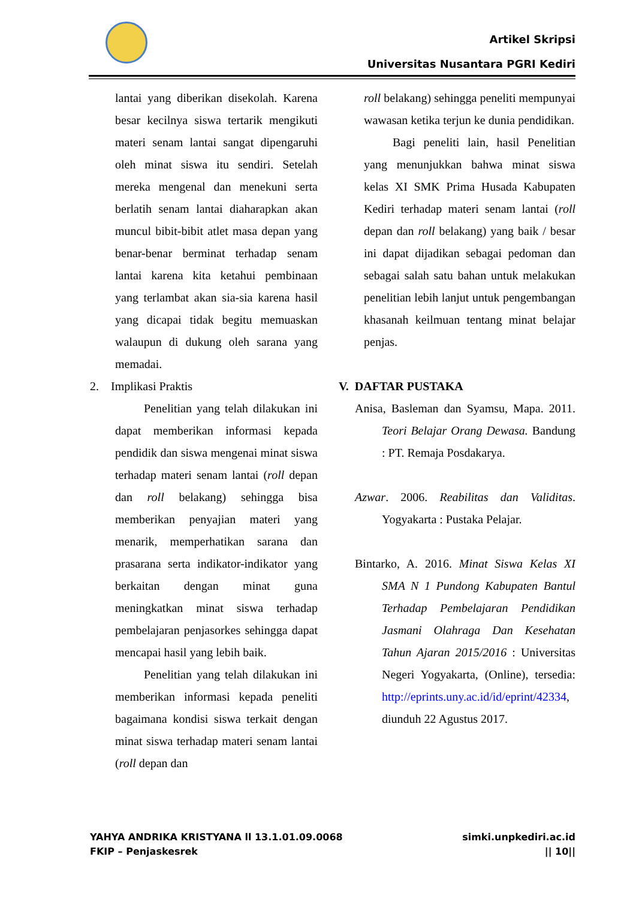Artikel Skripsi
Universitas Nusantara PGRI Kediri
lantai yang diberikan disekolah. Karena besar kecilnya siswa tertarik mengikuti materi senam lantai sangat dipengaruhi oleh minat siswa itu sendiri. Setelah mereka mengenal dan menekuni serta berlatih senam lantai diaharapkan akan muncul bibit-bibit atlet masa depan yang benar-benar berminat terhadap senam lantai karena kita ketahui pembinaan yang terlambat akan sia-sia karena hasil yang dicapai tidak begitu memuaskan walaupun di dukung oleh sarana yang memadai.
2. Implikasi Praktis
Penelitian yang telah dilakukan ini dapat memberikan informasi kepada pendidik dan siswa mengenai minat siswa terhadap materi senam lantai (roll depan dan roll belakang) sehingga bisa memberikan penyajian materi yang menarik, memperhatikan sarana dan prasarana serta indikator-indikator yang berkaitan dengan minat guna meningkatkan minat siswa terhadap pembelajaran penjasorkes sehingga dapat mencapai hasil yang lebih baik.
Penelitian yang telah dilakukan ini memberikan informasi kepada peneliti bagaimana kondisi siswa terkait dengan minat siswa terhadap materi senam lantai (roll depan dan
roll belakang) sehingga peneliti mempunyai wawasan ketika terjun ke dunia pendidikan.
Bagi peneliti lain, hasil Penelitian yang menunjukkan bahwa minat siswa kelas XI SMK Prima Husada Kabupaten Kediri terhadap materi senam lantai (roll depan dan roll belakang) yang baik / besar ini dapat dijadikan sebagai pedoman dan sebagai salah satu bahan untuk melakukan penelitian lebih lanjut untuk pengembangan khasanah keilmuan tentang minat belajar penjas.
V. DAFTAR PUSTAKA
Anisa, Basleman dan Syamsu, Mapa. 2011. Teori Belajar Orang Dewasa. Bandung : PT. Remaja Posdakarya.
Azwar. 2006. Reabilitas dan Validitas. Yogyakarta : Pustaka Pelajar.
Bintarko, A. 2016. Minat Siswa Kelas XI SMA N 1 Pundong Kabupaten Bantul Terhadap Pembelajaran Pendidikan Jasmani Olahraga Dan Kesehatan Tahun Ajaran 2015/2016 : Universitas Negeri Yogyakarta, (Online), tersedia: http://eprints.uny.ac.id/id/eprint/42334, diunduh 22 Agustus 2017.
YAHYA ANDRIKA KRISTYANA ll 13.1.01.09.0068
FKIP – Penjaskesrek
simki.unpkediri.ac.id
|| 10||